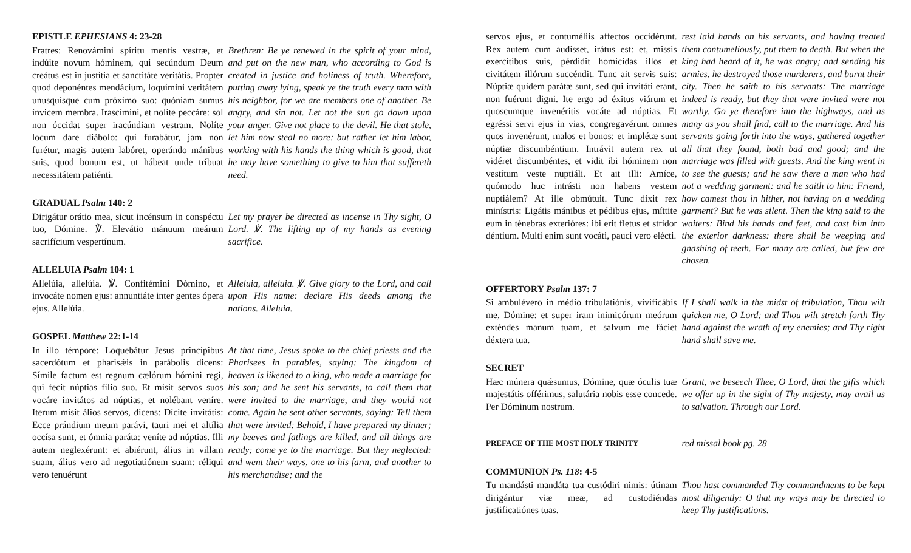EPISTLE EPHESIANS 4: 23-28
Fratres: Renovámini spíritu mentis vestræ, et indúite novum hóminem, qui secúndum Deum creátus est in justítia et sanctitáte veritátis. Propter quod deponéntes mendácium, loquímini veritátem unusquísque cum próximo suo: quóniam sumus ínvicem membra. Irascímini, et nolíte peccáre: sol non óccidat super iracúndiam vestram. Nolíte locum dare diábolo: qui furabátur, jam non furétur, magis autem labóret, operándo mánibus suis, quod bonum est, ut hábeat unde tríbuat necessitátem patiénti.
Brethren: Be ye renewed in the spirit of your mind, and put on the new man, who according to God is created in justice and holiness of truth. Wherefore, putting away lying, speak ye the truth every man with his neighbor, for we are members one of another. Be angry, and sin not. Let not the sun go down upon your anger. Give not place to the devil. He that stole, let him now steal no more: but rather let him labor, working with his hands the thing which is good, that he may have something to give to him that suffereth need.
GRADUAL Psalm 140: 2
Dirigátur orátio mea, sicut incénsum in conspéctu tuo, Dómine. ℣. Elevátio mánuum meárum sacrifícium vespertínum.
Let my prayer be directed as incense in Thy sight, O Lord. ℣. The lifting up of my hands as evening sacrifice.
ALLELUIA Psalm 104: 1
Allelúia, allelúia. ℣. Confitémini Dómino, et invocáte nomen ejus: annuntiáte inter gentes ópera ejus. Allelúia.
Alleluia, alleluia. ℣. Give glory to the Lord, and call upon His name: declare His deeds among the nations. Alleluia.
GOSPEL Matthew 22:1-14
In illo témpore: Loquebátur Jesus princípibus sacerdótum et pharisǽis in parábolis dicens: Símile factum est regnum cælórum hómini regi, qui fecit núptias fílio suo. Et misit servos suos vocáre invitátos ad núptias, et nolébant veníre. Iterum misit álios servos, dicens: Dícite invitátis: Ecce prándium meum parávi, tauri mei et altília occísa sunt, et ómnia paráta: veníte ad núptias. Illi autem neglexérunt: et abiérunt, álius in villam suam, álius vero ad negotiatiónem suam: réliqui vero tenuérunt
At that time, Jesus spoke to the chief priests and the Pharisees in parables, saying: The kingdom of heaven is likened to a king, who made a marriage for his son; and he sent his servants, to call them that were invited to the marriage, and they would not come. Again he sent other servants, saying: Tell them that were invited: Behold, I have prepared my dinner; my beeves and fatlings are killed, and all things are ready; come ye to the marriage. But they neglected: and went their ways, one to his farm, and another to his merchandise; and the
servos ejus, et contuméliis affectos occidérunt. Rex autem cum audísset, irátus est: et, missis exercítibus suis, pérdidit homicídas illos et civitátem illórum succéndit. Tunc ait servis suis: Núptiæ quidem parátæ sunt, sed qui invitáti erant, non fuérunt digni. Ite ergo ad éxitus viárum et quoscumque invenéritis vocáte ad núptias. Et egréssi servi ejus in vias, congregavérunt omnes quos invenérunt, malos et bonos: et implétæ sunt núptiæ discumbéntium. Intrávit autem rex ut vidéret discumbéntes, et vidit ibi hóminem non vestítum veste nuptiáli. Et ait illi: Amíce, quómodo huc intrásti non habens vestem nuptiálem? At ille obmútuit. Tunc dixit rex minístris: Ligátis mánibus et pédibus ejus, míttite eum in ténebras exterióres: ibi erit fletus et stridor déntium. Multi enim sunt vocáti, pauci vero elécti.
rest laid hands on his servants, and having treated them contumeliously, put them to death. But when the king had heard of it, he was angry; and sending his armies, he destroyed those murderers, and burnt their city. Then he saith to his servants: The marriage indeed is ready, but they that were invited were not worthy. Go ye therefore into the highways, and as many as you shall find, call to the marriage. And his servants going forth into the ways, gathered together all that they found, both bad and good; and the marriage was filled with guests. And the king went in to see the guests; and he saw there a man who had not a wedding garment: and he saith to him: Friend, how camest thou in hither, not having on a wedding garment? But he was silent. Then the king said to the waiters: Bind his hands and feet, and cast him into the exterior darkness: there shall be weeping and gnashing of teeth. For many are called, but few are chosen.
OFFERTORY Psalm 137: 7
Si ambulévero in médio tribulatiónis, vivificábis me, Dómine: et super iram inimicórum meórum exténdes manum tuam, et salvum me fáciet déxtera tua.
If I shall walk in the midst of tribulation, Thou wilt quicken me, O Lord; and Thou wilt stretch forth Thy hand against the wrath of my enemies; and Thy right hand shall save me.
SECRET
Hæc múnera quǽsumus, Dómine, quæ óculis tuæ majestátis offérimus, salutária nobis esse concede. Per Dóminum nostrum.
Grant, we beseech Thee, O Lord, that the gifts which we offer up in the sight of Thy majesty, may avail us to salvation. Through our Lord.
PREFACE OF THE MOST HOLY TRINITY
red missal book pg. 28
COMMUNION Ps. 118: 4-5
Tu mandásti mandáta tua custódiri nimis: útinam dirigántur viæ meæ, ad custodiéndas justificatiónes tuas.
Thou hast commanded Thy commandments to be kept most diligently: O that my ways may be directed to keep Thy justifications.